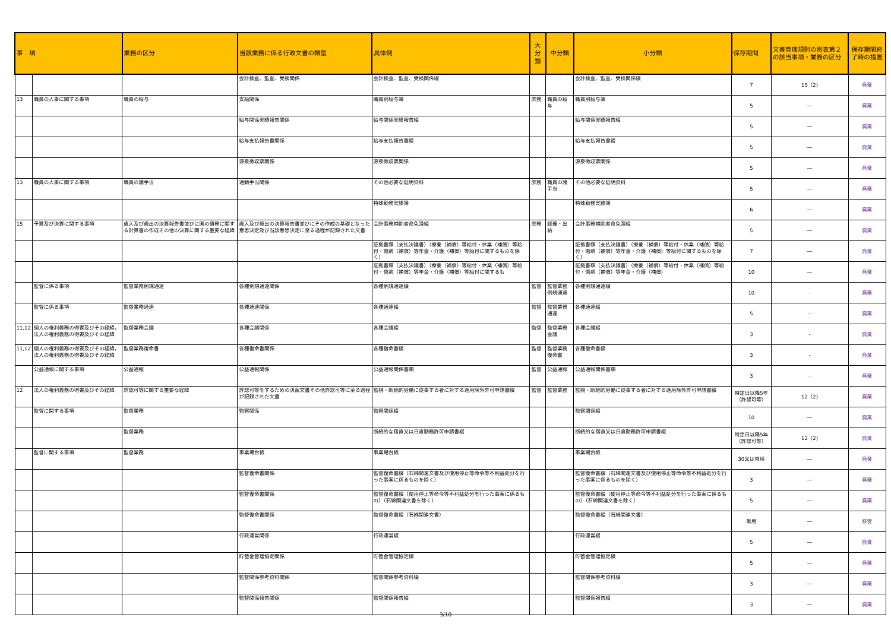| 事 項 | | 業務の区分 | 当該業務に係る行政文書の類型 | 具体例 | 大分類 | 中分類 | 小分類 | 保存期間 | 文書管理規則の別表第２の該当事項・業務の区分 | 保存期間終了時の措置 |
| --- | --- | --- | --- | --- | --- | --- | --- | --- | --- | --- |
| | | | 会計検査、監査、受検関係 | 会計検査、監査、受検関係綴 | | | 会計検査、監査、受検関係綴 | 7 | 15（2) | 廃棄 |
| 13 | 職員の人事に関する事項 | 職員の給与 | 支給関係 | 職員別給与簿 | 庶務 | 職員の給与 | 職員別給与簿 | 5 | ― | 廃棄 |
| | | | 給与関係実績報告関係 | 給与関係実績報告綴 | | | 給与関係実績報告綴 | 5 | ― | 廃棄 |
| | | | 給与支払報告書関係 | 給与支払報告書綴 | | | 給与支払報告書綴 | 5 | ― | 廃棄 |
| | | | 源泉徴収票関係 | 源泉徴収票関係 | | | 源泉徴収票関係 | 5 | ― | 廃棄 |
| 13 | 職員の人事に関する事項 | 職員の諸手当 | 通勤手当関係 | その他必要な証明資料 | 庶務 | 職員の諸手当 | その他必要な証明資料 | 5 | ― | 廃棄 |
| | | | | 特殊勤務実績簿 | | | 特殊勤務実績簿 | 6 | ― | 廃棄 |
| 15 | 予算及び決算に関する事項 | 歳入及び歳出の決算報告書並びに国の債務に関する計算書の作成その他の決算に関する重要な経緯 | 歳入及び歳出の決算報告書並びにその作成の基礎となった意思決定及び当該意思決定に至る過程が記録された文書 | 会計事務補助者命免簿綴 | 庶務 | 経理・出納 | 会計事務補助者命免簿綴 | 5 | ― | 廃棄 |
| | | | | 証拠書類（支払決議書）（療養（補償）等給付・休業（補償）等給付・傷病（補償）等年金・介護（補償）等給付に関するものを除く） | | | 証拠書類（支払決議書）（療養（補償）等給付・休業（補償）等給付・傷病（補償）等年金・介護（補償）等給付に関するものを除く） | 7 | ― | 廃棄 |
| | | | | 証拠書類（支払決議書）（療養（補償）等給付・休業（補償）等給付・傷病（補償）等年金・介護（補償）等給付に関するも | | | 証拠書類（支払決議書）（療養（補償）等給付・休業（補償）等給付・傷病（補償）等年金・介護（補償） | 10 | ― | 廃棄 |
| | 監督に係る事項 | 監督業務例規通達 | 各種例規通達関係 | 各種例規通達綴 | 監督 | 監督業務例規通達 | 各種例規通達綴 | 10 | - | 廃棄 |
| | 監督に係る事項 | 監督業務通達 | 各種通達関係 | 各種通達綴 | 監督 | 監督業務通達 | 各種通達綴 | 5 | - | 廃棄 |
| 11,12 | 個人の権利義務の得喪及びその経緯，法人の権利義務の得喪及びその経緯 | 監督業務会議 | 各種会議関係 | 各種会議綴 | 監督 | 監督業務会議 | 各種会議綴 | 3 | - | 廃棄 |
| 11,12 | 個人の権利義務の得喪及びその経緯，法人の権利義務の得喪及びその経緯 | 監督業務復命書 | 各種復命書関係 | 各種復命書綴 | 監督 | 監督業務復命書 | 各種復命書綴 | 3 | - | 廃棄 |
| | 公益通報に関する事項 | 公益通報 | 公益通報関係 | 公益通報関係書類 | 監督 | 公益通報 | 公益通報関係書類 | 3 | - | 廃棄 |
| 12 | 法人の権利義務の得喪及びその経緯 | 許認可等に関する重要な経緯 | 許認可等をするための決裁文書その他許認可等に至る過程が記録された文書 | 監視・断続的労働に従事する者に対する適用除外許可申請書綴 | 監督 | 監督業務 | 監視・断続的労働に従事する者に対する適用除外許可申請書綴 | 特定日以降5年（許認可等） | 12（2) | 廃棄 |
| | 監督に関する事項 | 監督業務 | 監察関係 | 監察関係綴 | | | 監察関係綴 | 10 | ― | 廃棄 |
| | | 監督業務 | | 断続的な宿直又は日直勤務許可申請書綴 | | | 断続的な宿直又は日直勤務許可申請書綴 | 特定日以降5年（許認可等） | 12（2) | 廃棄 |
| | 監督に関する事項 | 監督業務 | 事業場台帳 | 事業場台帳 | | | 事業場台帳 | 30又は常用 | ― | 廃棄 |
| | | | 監督復命書関係 | 監督復命書綴（石綿関連文書及び使用停止等命令等不利益処分を行った事案に係るものを除く） | | | 監督復命書綴（石綿関連文書及び使用停止等命令等不利益処分を行った事案に係るものを除く） | 3 | ― | 廃棄 |
| | | | 監督復命書関係 | 監督復命書綴（使用停止等命令等不利益処分を行った事案に係るもの）（石綿関連文書を除く） | | | 監督復命書綴（使用停止等命令等不利益処分を行った事案に係るもの）（石綿関連文書を除く） | 5 | ― | 廃棄 |
| | | | 監督復命書関係 | 監督復命書綴（石綿関連文書） | | | 監督復命書綴（石綿関連文書） | 常用 | ― | 移管 |
| | | | 行政運営関係 | 行政運営綴 | | | 行政運営綴 | 5 | ― | 廃棄 |
| | | | 貯蓄金管理協定関係 | 貯蓄金管理協定綴 | | | 貯蓄金管理協定綴 | 5 | ― | 廃棄 |
| | | | 監督関係参考資料関係 | 監督関係参考資料綴 | | | 監督関係参考資料綴 | 3 | ― | 廃棄 |
| | | | 監督関係報告関係 | 監督関係報告綴 | | | 監督関係報告綴 | 3 | ― | 廃棄 |
3/10